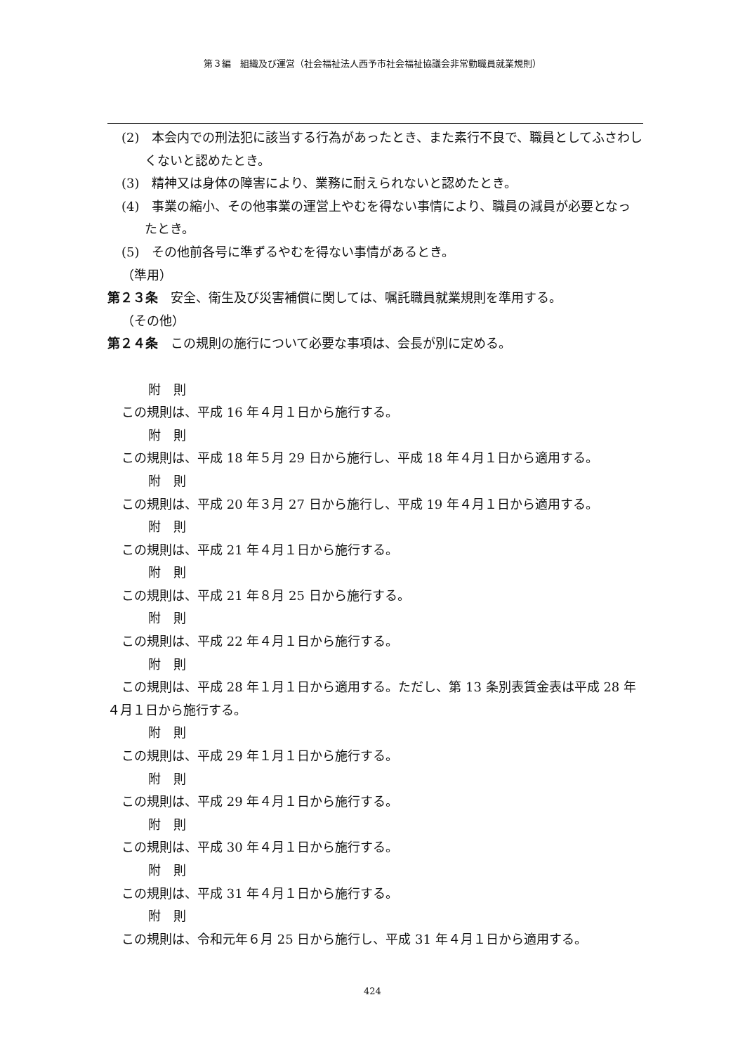第３編　組織及び運営（社会福祉法人西予市社会福祉協議会非常勤職員就業規則）
(2)　本会内での刑法犯に該当する行為があったとき、また素行不良で、職員としてふさわしくないと認めたとき。
(3)　精神又は身体の障害により、業務に耐えられないと認めたとき。
(4)　事業の縮小、その他事業の運営上やむを得ない事情により、職員の減員が必要となったとき。
(5)　その他前各号に準ずるやむを得ない事情があるとき。
（準用）
第２３条　安全、衛生及び災害補償に関しては、嘱託職員就業規則を準用する。
（その他）
第２４条　この規則の施行について必要な事項は、会長が別に定める。
附　則
この規則は、平成 16 年４月１日から施行する。
附　則
この規則は、平成 18 年５月 29 日から施行し、平成 18 年４月１日から適用する。
附　則
この規則は、平成 20 年３月 27 日から施行し、平成 19 年４月１日から適用する。
附　則
この規則は、平成 21 年４月１日から施行する。
附　則
この規則は、平成 21 年８月 25 日から施行する。
附　則
この規則は、平成 22 年４月１日から施行する。
附　則
この規則は、平成 28 年１月１日から適用する。ただし、第 13 条別表賃金表は平成 28 年４月１日から施行する。
附　則
この規則は、平成 29 年１月１日から施行する。
附　則
この規則は、平成 29 年４月１日から施行する。
附　則
この規則は、平成 30 年４月１日から施行する。
附　則
この規則は、平成 31 年４月１日から施行する。
附　則
この規則は、令和元年６月 25 日から施行し、平成 31 年４月１日から適用する。
424